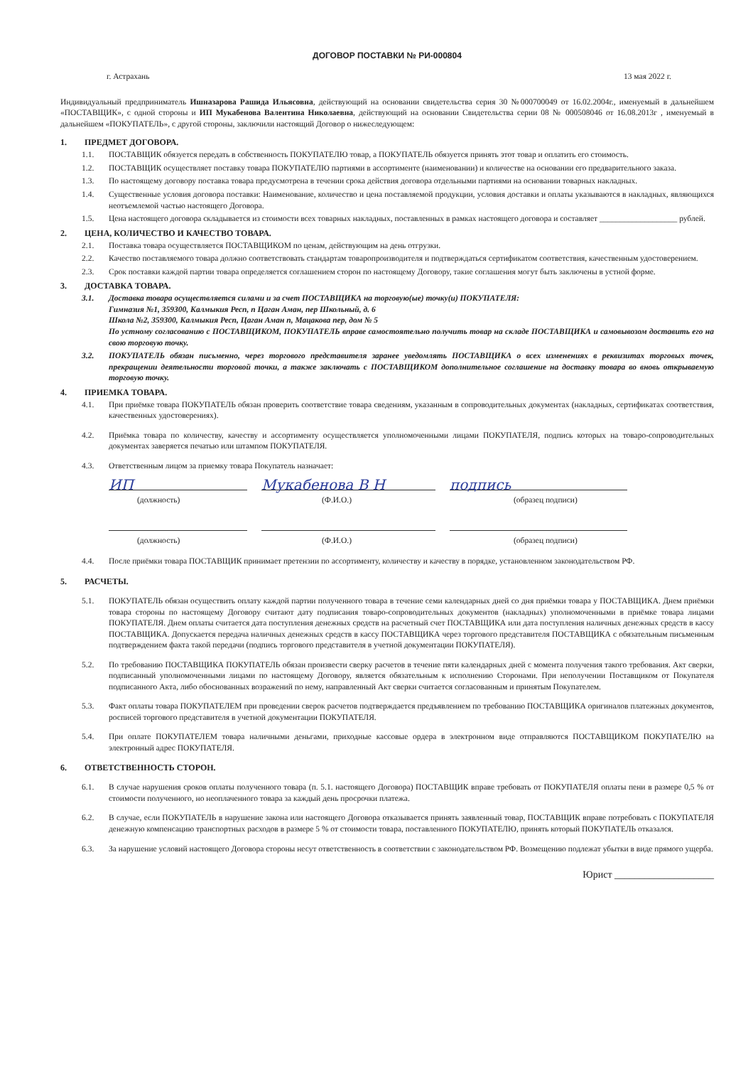ДОГОВОР ПОСТАВКИ № РИ-000804
г. Астрахань 13 мая 2022 г.
Индивидуальный предприниматель Ишназарова Рашида Ильясовна, действующий на основании свидетельства серия 30 №000700049 от 16.02.2004г., именуемый в дальнейшем «ПОСТАВЩИК», с одной стороны и ИП Мукабенова Валентина Николаевна, действующий на основании Свидетельства серии 08 № 000508046 от 16.08.2013г , именуемый в дальнейшем «ПОКУПАТЕЛЬ», с другой стороны, заключили настоящий Договор о нижеследующем:
1. ПРЕДМЕТ ДОГОВОРА.
1.1. ПОСТАВЩИК обязуется передать в собственность ПОКУПАТЕЛЮ товар, а ПОКУПАТЕЛЬ обязуется принять этот товар и оплатить его стоимость.
1.2. ПОСТАВЩИК осуществляет поставку товара ПОКУПАТЕЛЮ партиями в ассортименте (наименовании) и количестве на основании его предварительного заказа.
1.3. По настоящему договору поставка товара предусмотрена в течении срока действия договора отдельными партиями на основании товарных накладных.
1.4. Существенные условия договора поставки: Наименование, количество и цена поставляемой продукции, условия доставки и оплаты указываются в накладных, являющихся неотъемлемой частью настоящего Договора.
1.5. Цена настоящего договора складывается из стоимости всех товарных накладных, поставленных в рамках настоящего договора и составляет ___________________ рублей.
2. ЦЕНА, КОЛИЧЕСТВО И КАЧЕСТВО ТОВАРА.
2.1. Поставка товара осуществляется ПОСТАВЩИКОМ по ценам, действующим на день отгрузки.
2.2. Качество поставляемого товара должно соответствовать стандартам товаропроизводителя и подтверждаться сертификатом соответствия, качественным удостоверением.
2.3. Срок поставки каждой партии товара определяется соглашением сторон по настоящему Договору, такие соглашения могут быть заключены в устной форме.
3. ДОСТАВКА ТОВАРА.
3.1. Доставка товара осуществляется силами и за счет ПОСТАВЩИКА на торговую(ые) точку(и) ПОКУПАТЕЛЯ:
Гимназия №1, 359300, Калмыкия Респ, п Цаган Аман, пер Школьный, д. 6
Школа №2, 359300, Калмыкия Респ, Цаган Аман п, Мацакова пер, дом № 5
По устному согласованию с ПОСТАВЩИКОМ, ПОКУПАТЕЛЬ вправе самостоятельно получить товар на складе ПОСТАВЩИКА и самовывозом доставить его на свою торговую точку.
3.2. ПОКУПАТЕЛЬ обязан письменно, через торгового представителя заранее уведомлять ПОСТАВЩИКА о всех изменениях в реквизитах торговых точек, прекращении деятельности торговой точки, а также заключать с ПОСТАВЩИКОМ дополнительное соглашение на доставку товара во вновь открываемую торговую точку.
4. ПРИЕМКА ТОВАРА.
4.1. При приёмке товара ПОКУПАТЕЛЬ обязан проверить соответствие товара сведениям, указанным в сопроводительных документах (накладных, сертификатах соответствия, качественных удостоверениях).
4.2. Приёмка товара по количеству, качеству и ассортименту осуществляется уполномоченными лицами ПОКУПАТЕЛЯ, подпись которых на товаро-сопроводительных документах заверяется печатью или штампом ПОКУПАТЕЛЯ.
4.3. Ответственным лицом за приемку товара Покупатель назначает:
ИП Мукабенова В Н подпись
(должность) (Ф.И.О.) (образец подписи)
(должность) (Ф.И.О.) (образец подписи)
4.4. После приёмки товара ПОСТАВЩИК принимает претензии по ассортименту, количеству и качеству в порядке, установленном законодательством РФ.
5. РАСЧЕТЫ.
5.1. ПОКУПАТЕЛЬ обязан осуществить оплату каждой партии полученного товара в течение семи календарных дней со дня приёмки товара у ПОСТАВЩИКА. Днем приёмки товара стороны по настоящему Договору считают дату подписания товаро-сопроводительных документов (накладных) уполномоченными в приёмке товара лицами ПОКУПАТЕЛЯ. Днем оплаты считается дата поступления денежных средств на расчетный счет ПОСТАВЩИКА или дата поступления наличных денежных средств в кассу ПОСТАВЩИКА. Допускается передача наличных денежных средств в кассу ПОСТАВЩИКА через торгового представителя ПОСТАВЩИКА с обязательным письменным подтверждением факта такой передачи (подпись торгового представителя в учетной документации ПОКУПАТЕЛЯ).
5.2. По требованию ПОСТАВЩИКА ПОКУПАТЕЛЬ обязан произвести сверку расчетов в течение пяти календарных дней с момента получения такого требования. Акт сверки, подписанный уполномоченными лицами по настоящему Договору, является обязательным к исполнению Сторонами. При неполучении Поставщиком от Покупателя подписанного Акта, либо обоснованных возражений по нему, направленный Акт сверки считается согласованным и принятым Покупателем.
5.3. Факт оплаты товара ПОКУПАТЕЛЕМ при проведении сверок расчетов подтверждается предъявлением по требованию ПОСТАВЩИКА оригиналов платежных документов, росписей торгового представителя в учетной документации ПОКУПАТЕЛЯ.
5.4. При оплате ПОКУПАТЕЛЕМ товара наличными деньгами, приходные кассовые ордера в электронном виде отправляются ПОСТАВЩИКОМ ПОКУПАТЕЛЮ на электронный адрес ПОКУПАТЕЛЯ.
6. ОТВЕТСТВЕННОСТЬ СТОРОН.
6.1. В случае нарушения сроков оплаты полученного товара (п. 5.1. настоящего Договора) ПОСТАВЩИК вправе требовать от ПОКУПАТЕЛЯ оплаты пени в размере 0,5 % от стоимости полученного, но неоплаченного товара за каждый день просрочки платежа.
6.2. В случае, если ПОКУПАТЕЛЬ в нарушение закона или настоящего Договора отказывается принять заявленный товар, ПОСТАВЩИК вправе потребовать с ПОКУПАТЕЛЯ денежную компенсацию транспортных расходов в размере 5 % от стоимости товара, поставленного ПОКУПАТЕЛЮ, принять который ПОКУПАТЕЛЬ отказался.
6.3. За нарушение условий настоящего Договора стороны несут ответственность в соответствии с законодательством РФ. Возмещению подлежат убытки в виде прямого ущерба.
Юрист ____________________